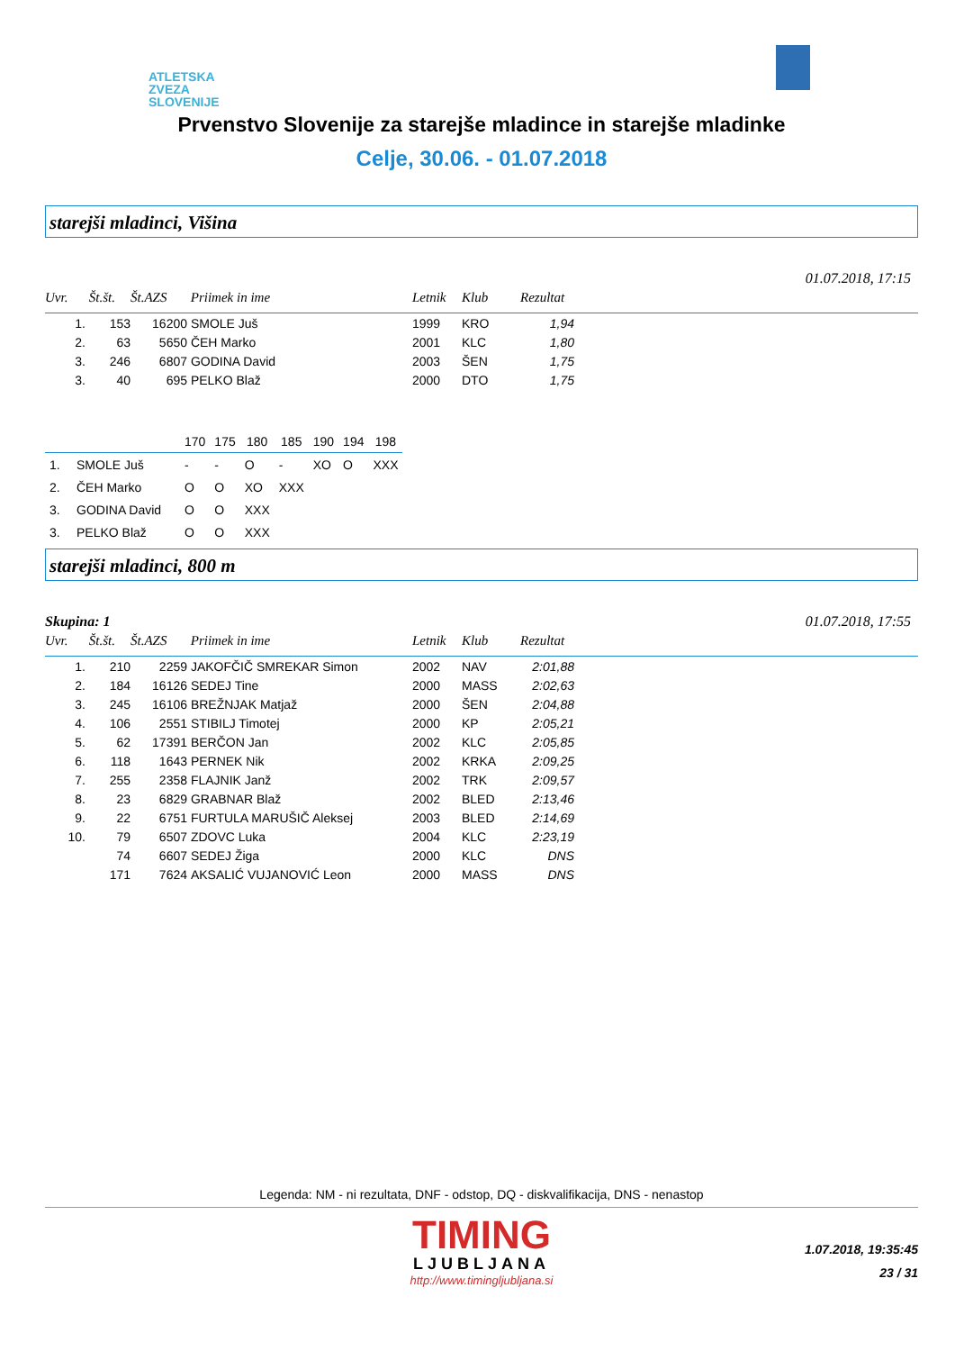ATLETSKA
ZVEZA
SLOVENIJE
Prvenstvo Slovenije za starejše mladince in starejše mladinke
Celje, 30.06. - 01.07.2018
starejši mladinci, Višina
01.07.2018, 17:15
| Uvr. | Št.št. | Št.AZS | Priimek in ime | Letnik | Klub | Rezultat | |
| --- | --- | --- | --- | --- | --- | --- | --- |
| 1. | 153 | 16200 | SMOLE Juš | 1999 | KRO | 1,94 | |
| 2. | 63 | 5650 | ČEH Marko | 2001 | KLC | 1,80 | |
| 3. | 246 | 6807 | GODINA David | 2003 | ŠEN | 1,75 | |
| 3. | 40 | 695 | PELKO Blaž | 2000 | DTO | 1,75 | |
| | | 170 | 175 | 180 | 185 | 190 | 194 | 198 |
| --- | --- | --- | --- | --- | --- | --- | --- | --- |
| 1. | SMOLE Juš | - | - | O | - | XO | O | XXX |
| 2. | ČEH Marko | O | O | XO | XXX | | | |
| 3. | GODINA David | O | O | XXX | | | | |
| 3. | PELKO Blaž | O | O | XXX | | | | |
starejši mladinci, 800 m
Skupina: 1 01.07.2018, 17:55
| Uvr. | Št.št. | Št.AZS | Priimek in ime | Letnik | Klub | Rezultat | |
| --- | --- | --- | --- | --- | --- | --- | --- |
| 1. | 210 | 2259 | JAKOFČIČ SMREKAR Simon | 2002 | NAV | 2:01,88 | |
| 2. | 184 | 16126 | SEDEJ Tine | 2000 | MASS | 2:02,63 | |
| 3. | 245 | 16106 | BREŽNJAK Matjaž | 2000 | ŠEN | 2:04,88 | |
| 4. | 106 | 2551 | STIBILJ Timotej | 2000 | KP | 2:05,21 | |
| 5. | 62 | 17391 | BERČON Jan | 2002 | KLC | 2:05,85 | |
| 6. | 118 | 1643 | PERNEK Nik | 2002 | KRKA | 2:09,25 | |
| 7. | 255 | 2358 | FLAJNIK Janž | 2002 | TRK | 2:09,57 | |
| 8. | 23 | 6829 | GRABNAR Blaž | 2002 | BLED | 2:13,46 | |
| 9. | 22 | 6751 | FURTULA MARUŠIČ Aleksej | 2003 | BLED | 2:14,69 | |
| 10. | 79 | 6507 | ZDOVC Luka | 2004 | KLC | 2:23,19 | |
| | 74 | 6607 | SEDEJ Žiga | 2000 | KLC | DNS | |
| | 171 | 7624 | AKSALIĆ VUJANOVIĆ Leon | 2000 | MASS | DNS | |
Legenda: NM - ni rezultata, DNF - odstop, DQ - diskvalifikacija, DNS - nenastop
TIMING
LJUBLJANA
http://www.timingljubljana.si
1.07.2018, 19:35:45
23 / 31